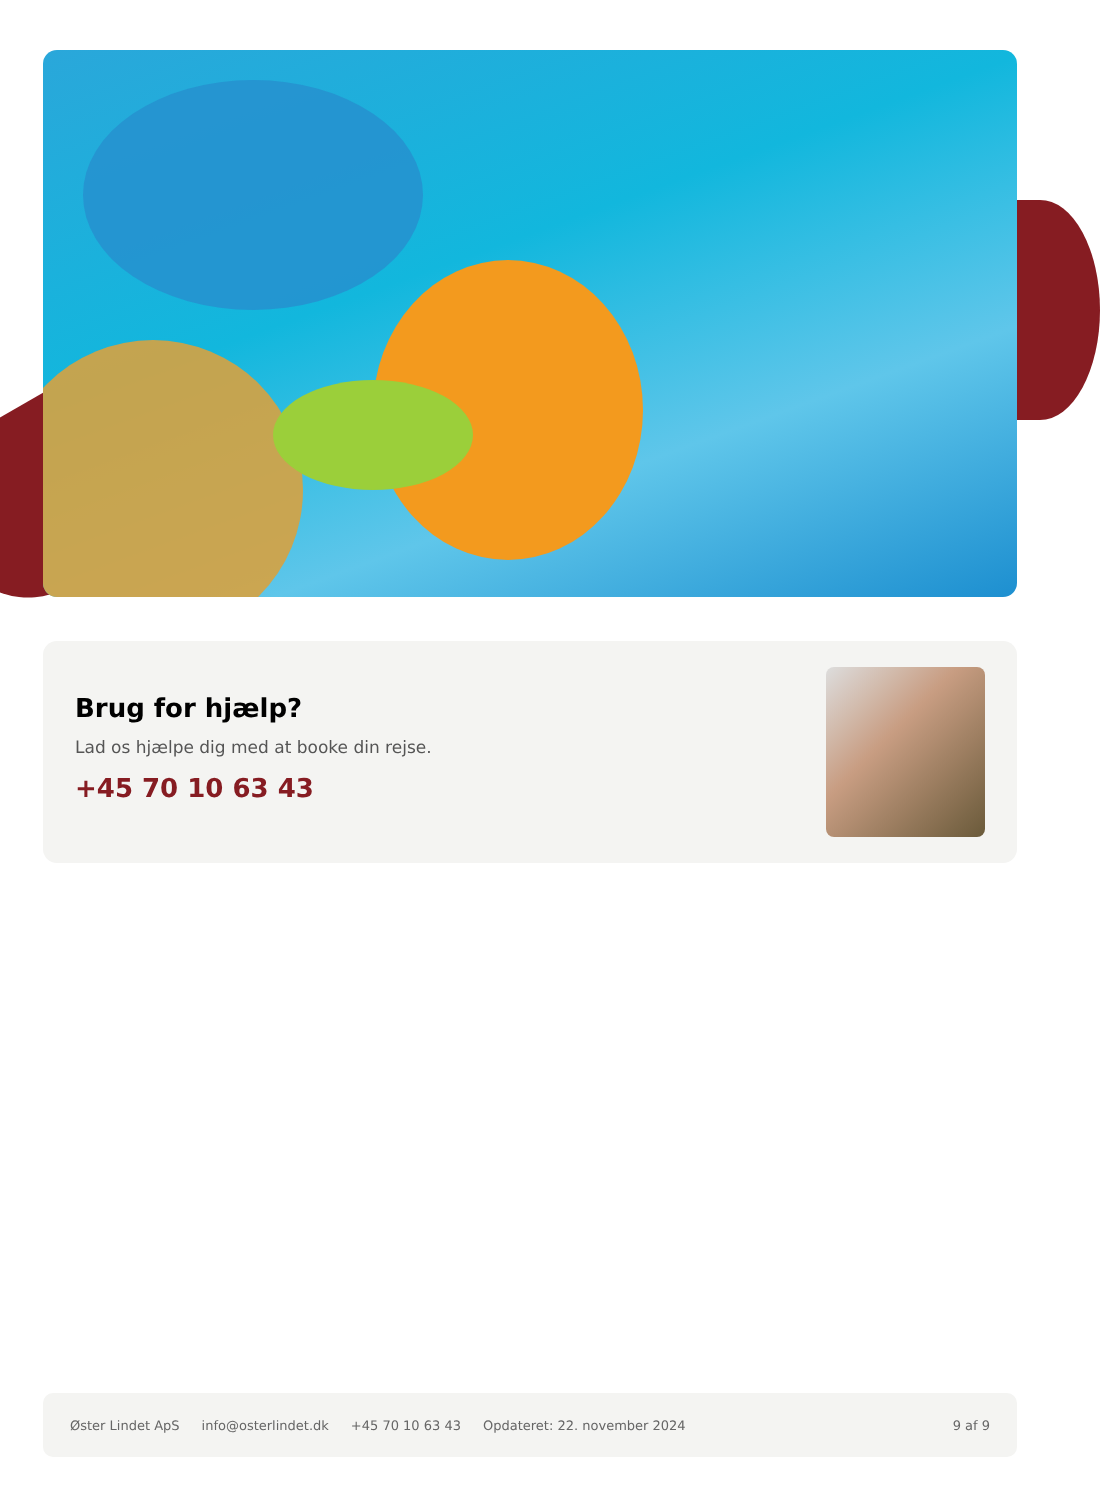Brug for hjælp?
Lad os hjælpe dig med at booke din rejse.
+45 70 10 63 43
Øster Lindet ApS info@osterlindet.dk +45 70 10 63 43 Opdateret: 22. november 2024 9 af 9